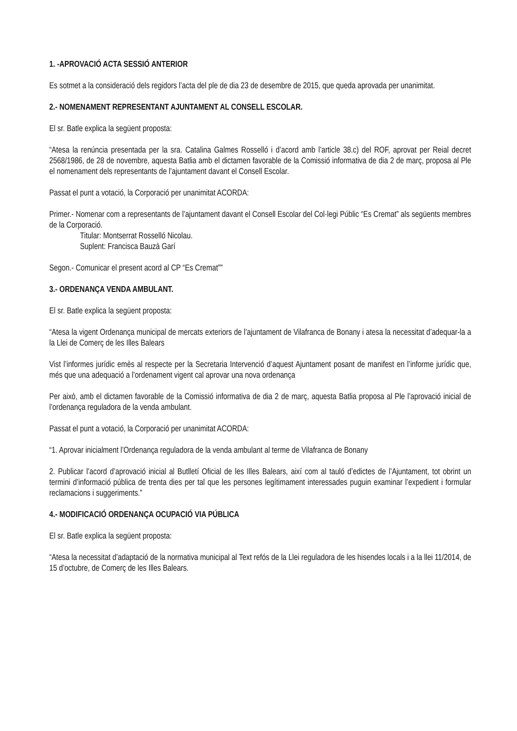1. -APROVACIÓ ACTA SESSIÓ ANTERIOR
Es sotmet a la consideració dels regidors l’acta del ple de dia 23 de desembre de 2015, que queda aprovada per unanimitat.
2.- NOMENAMENT REPRESENTANT AJUNTAMENT AL CONSELL ESCOLAR.
El sr. Batle explica la següent proposta:
“Atesa la renúncia presentada per la sra. Catalina Galmes Rosselló i d’acord amb l’article 38.c) del ROF, aprovat per Reial decret 2568/1986, de 28 de novembre, aquesta Batlia amb el dictamen favorable de la Comissió informativa de dia 2 de març, proposa al Ple el nomenament dels representants de l’ajuntament davant el Consell Escolar.
Passat el punt a votació, la Corporació per unanimitat ACORDA:
Primer.- Nomenar com a representants de l’ajuntament davant el Consell Escolar del Col·legi Públic “Es Cremat” als següents membres de la Corporació.
Titular: Montserrat Rosselló Nicolau.
Suplent: Francisca Bauzà Garí
Segon.- Comunicar el present acord al CP “Es Cremat””
3.- ORDENANÇA VENDA AMBULANT.
El sr. Batle explica la següent proposta:
“Atesa la vigent Ordenança municipal de mercats exteriors de l’ajuntament de Vilafranca de Bonany i atesa la necessitat d’adequar-la a la Llei de Comerç de les Illes Balears
Vist l’informes jurídic emès al respecte per la Secretaria Intervenció d’aquest Ajuntament posant de manifest en l’informe jurídic que, més que una adequació a l’ordenament vigent cal aprovar una nova ordenança
Per això, amb el dictamen favorable de la Comissió informativa de dia 2 de març, aquesta Batlia proposa al Ple l’aprovació inicial de l’ordenança reguladora de la venda ambulant.
Passat el punt a votació, la Corporació per unanimitat ACORDA:
“1. Aprovar inicialment l’Ordenança reguladora de la venda ambulant al terme de Vilafranca de Bonany
2. Publicar l’acord d’aprovació inicial al Butlletí Oficial de les Illes Balears, així com al tauló d’edictes de l’Ajuntament, tot obrint un termini d’informació pública de trenta dies per tal que les persones legítimament interessades puguin examinar l’expedient i formular reclamacions i suggeriments.”
4.- MODIFICACIÓ ORDENANÇA OCUPACIÓ VIA PÚBLICA
El sr. Batle explica la següent proposta:
“Atesa la necessitat d’adaptació de la normativa municipal al Text refós de la Llei reguladora de les hisendes locals i a la llei 11/2014, de 15 d’octubre, de Comerç de les Illes Balears.